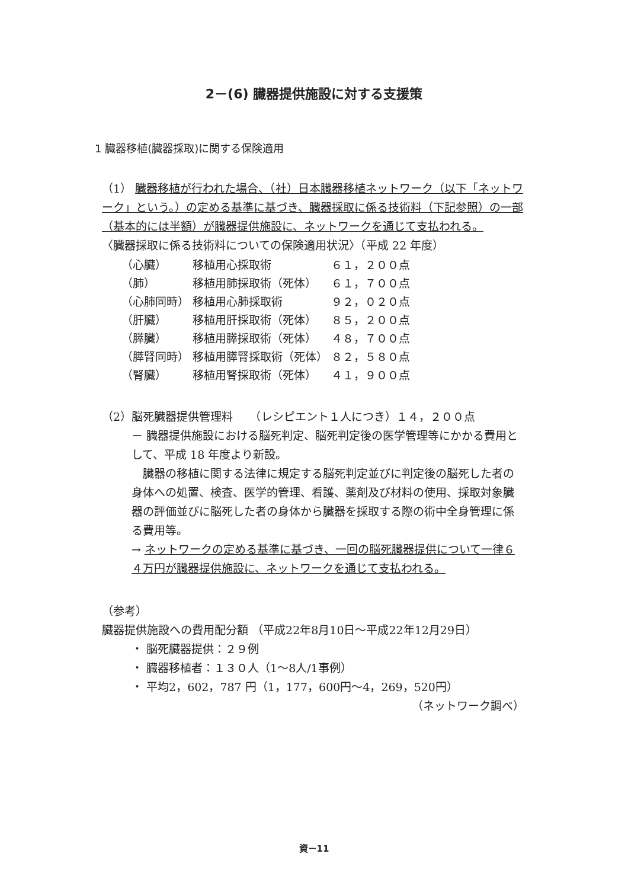2－(6) 臓器提供施設に対する支援策
1 臓器移植(臓器採取)に関する保険適用
（1） 臓器移植が行われた場合、（社）日本臓器移植ネットワーク（以下「ネットワーク」という。）の定める基準に基づき、臓器採取に係る技術料（下記参照）の一部（基本的には半額）が臓器提供施設に、ネットワークを通じて支払われる。
〈臓器採取に係る技術料についての保険適用状況〉（平成 22 年度）
| （心臓） | 移植用心採取術 | ６１，２００点 |
| （肺） | 移植用肺採取術（死体） | ６１，７００点 |
| （心肺同時） | 移植用心肺採取術 | ９２，０２０点 |
| （肝臓） | 移植用肝採取術（死体） | ８５，２００点 |
| （膵臓） | 移植用膵採取術（死体） | ４８，７００点 |
| （膵腎同時） | 移植用膵腎採取術（死体） | ８２，５８０点 |
| （腎臓） | 移植用腎採取術（死体） | ４１，９００点 |
（2）脳死臓器提供管理料　　（レシピエント１人につき）１４，２００点
－ 臓器提供施設における脳死判定、脳死判定後の医学管理等にかかる費用として、平成 18 年度より新設。
　臓器の移植に関する法律に規定する脳死判定並びに判定後の脳死した者の身体への処置、検査、医学的管理、看護、薬剤及び材料の使用、採取対象臓器の評価並びに脳死した者の身体から臓器を採取する際の術中全身管理に係る費用等。
→ ネットワークの定める基準に基づき、一回の脳死臓器提供について一律６４万円が臓器提供施設に、ネットワークを通じて支払われる。
（参考）
臓器提供施設への費用配分額 （平成22年8月10日～平成22年12月29日）
・ 脳死臓器提供：２９例
・ 臓器移植者：１３０人（1～8人/1事例）
・ 平均2，602，787 円（1，177，600円～4，269，520円）
（ネットワーク調べ）
資－11